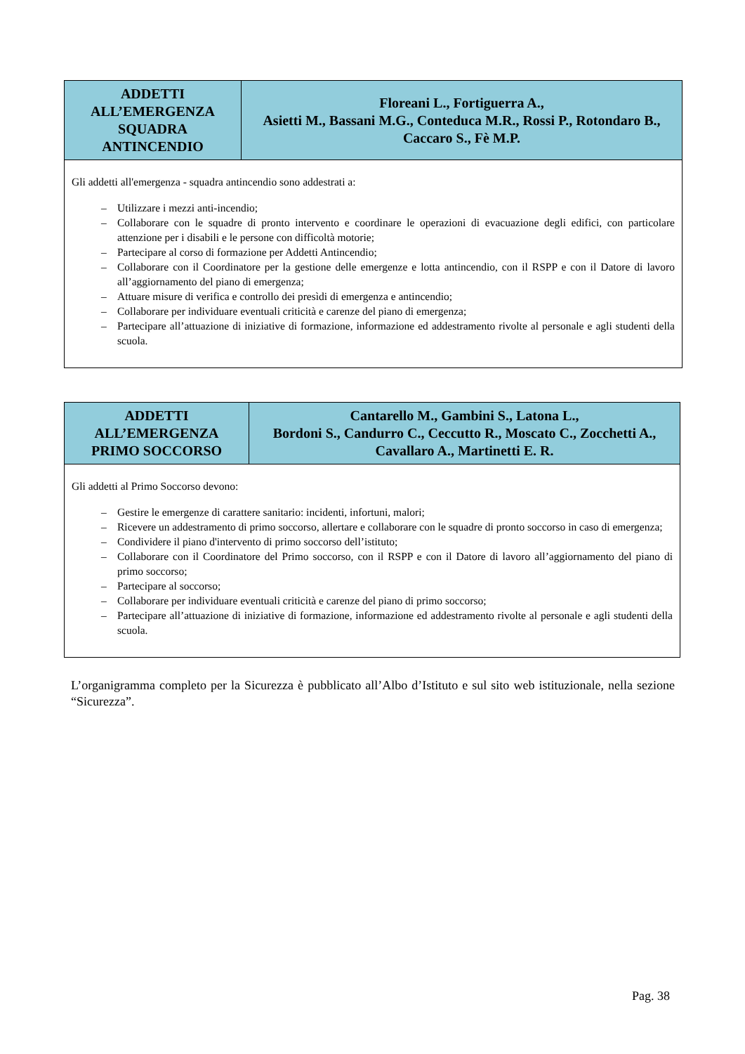| ADDETTI ALL’EMERGENZA SQUADRA ANTINCENDIO | Floreani L., Fortiguerra A., Asietti M., Bassani M.G., Conteduca M.R., Rossi P., Rotondaro B., Caccaro S., Fè M.P. |
| Gli addetti all'emergenza - squadra antincendio sono addestrati a: – Utilizzare i mezzi anti-incendio; – Collaborare con le squadre di pronto intervento e coordinare le operazioni di evacuazione degli edifici, con particolare attenzione per i disabili e le persone con difficoltà motorie; – Partecipare al corso di formazione per Addetti Antincendio; – Collaborare con il Coordinatore per la gestione delle emergenze e lotta antincendio, con il RSPP e con il Datore di lavoro all’aggiornamento del piano di emergenza; – Attuare misure di verifica e controllo dei presìdi di emergenza e antincendio; – Collaborare per individuare eventuali criticità e carenze del piano di emergenza; – Partecipare all’attuazione di iniziative di formazione, informazione ed addestramento rivolte al personale e agli studenti della scuola. | |
| ADDETTI ALL’EMERGENZA PRIMO SOCCORSO | Cantarello M., Gambini S., Latona L., Bordoni S., Candurro C., Ceccutto R., Moscato C., Zocchetti A., Cavallaro A., Martinetti E. R. |
| Gli addetti al Primo Soccorso devono: – Gestire le emergenze di carattere sanitario: incidenti, infortuni, malori; – Ricevere un addestramento di primo soccorso, allertare e collaborare con le squadre di pronto soccorso in caso di emergenza; – Condividere il piano d'intervento di primo soccorso dell’istituto; – Collaborare con il Coordinatore del Primo soccorso, con il RSPP e con il Datore di lavoro all’aggiornamento del piano di primo soccorso; – Partecipare al soccorso; – Collaborare per individuare eventuali criticità e carenze del piano di primo soccorso; – Partecipare all’attuazione di iniziative di formazione, informazione ed addestramento rivolte al personale e agli studenti della scuola. | |
L’organigramma completo per la Sicurezza è pubblicato all’Albo d’Istituto e sul sito web istituzionale, nella sezione “Sicurezza”.
Pag. 38